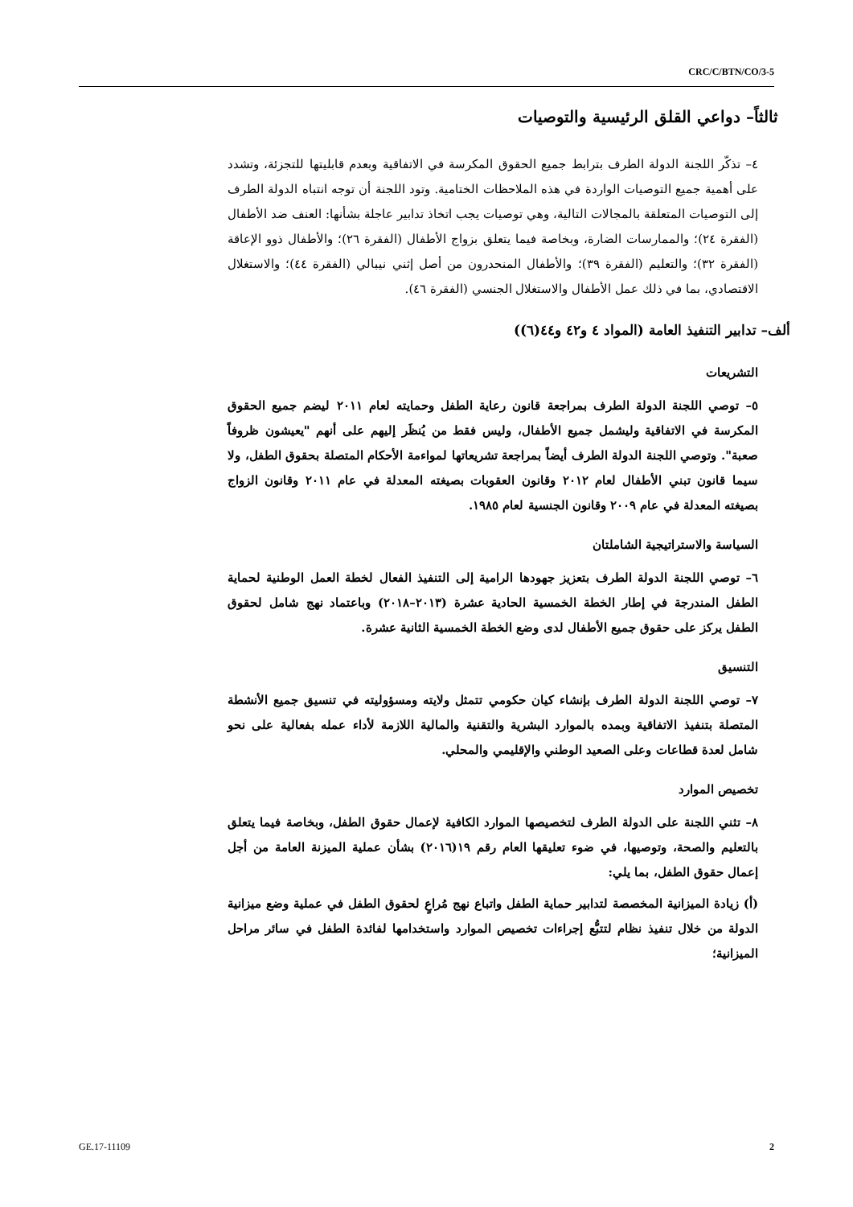CRC/C/BTN/CO/3-5
ثالثاً– دواعي القلق الرئيسية والتوصيات
٤– تذكّر اللجنة الدولة الطرف بترابط جميع الحقوق المكرسة في الاتفاقية وبعدم قابليتها للتجزئة، وتشدد على أهمية جميع التوصيات الواردة في هذه الملاحظات الختامية. وتود اللجنة أن توجه انتباه الدولة الطرف إلى التوصيات المتعلقة بالمجالات التالية، وهي توصيات يجب اتخاذ تدابير عاجلة بشأنها: العنف ضد الأطفال (الفقرة ٢٤)؛ والممارسات الضارة، وبخاصة فيما يتعلق بزواج الأطفال (الفقرة ٢٦)؛ والأطفال ذوو الإعاقة (الفقرة ٣٢)؛ والتعليم (الفقرة ٣٩)؛ والأطفال المنحدرون من أصل إثني نيبالي (الفقرة ٤٤)؛ والاستغلال الاقتصادي، بما في ذلك عمل الأطفال والاستغلال الجنسي (الفقرة ٤٦).
ألف– تدابير التنفيذ العامة (المواد ٤ و٤٢ و٤٤(٦))
التشريعات
٥– توصي اللجنة الدولة الطرف بمراجعة قانون رعاية الطفل وحمايته لعام ٢٠١١ ليضم جميع الحقوق المكرسة في الاتفاقية وليشمل جميع الأطفال، وليس فقط من يُنظَر إليهم على أنهم "يعيشون ظروفاً صعبة". وتوصي اللجنة الدولة الطرف أيضاً بمراجعة تشريعاتها لمواءمة الأحكام المتصلة بحقوق الطفل، ولا سيما قانون تبني الأطفال لعام ٢٠١٢ وقانون العقوبات بصيغته المعدلة في عام ٢٠١١ وقانون الزواج بصيغته المعدلة في عام ٢٠٠٩ وقانون الجنسية لعام ١٩٨٥.
السياسة والاستراتيجية الشاملتان
٦– توصي اللجنة الدولة الطرف بتعزيز جهودها الرامية إلى التنفيذ الفعال لخطة العمل الوطنية لحماية الطفل المندرجة في إطار الخطة الخمسية الحادية عشرة (٢٠١٣–٢٠١٨) وباعتماد نهج شامل لحقوق الطفل يركز على حقوق جميع الأطفال لدى وضع الخطة الخمسية الثانية عشرة.
التنسيق
٧– توصي اللجنة الدولة الطرف بإنشاء كيان حكومي تتمثل ولايته ومسؤوليته في تنسيق جميع الأنشطة المتصلة بتنفيذ الاتفاقية وبمده بالموارد البشرية والتقنية والمالية اللازمة لأداء عمله بفعالية على نحو شامل لعدة قطاعات وعلى الصعيد الوطني والإقليمي والمحلي.
تخصيص الموارد
٨– تثني اللجنة على الدولة الطرف لتخصيصها الموارد الكافية لإعمال حقوق الطفل، وبخاصة فيما يتعلق بالتعليم والصحة، وتوصيها، في ضوء تعليقها العام رقم ١٩(٢٠١٦) بشأن عملية الميزنة العامة من أجل إعمال حقوق الطفل، بما يلي:
(أ) زيادة الميزانية المخصصة لتدابير حماية الطفل واتباع نهج مُراعٍ لحقوق الطفل في عملية وضع ميزانية الدولة من خلال تنفيذ نظام لتتبُّع إجراءات تخصيص الموارد واستخدامها لفائدة الطفل في سائر مراحل الميزانية؛
GE.17-11109 2